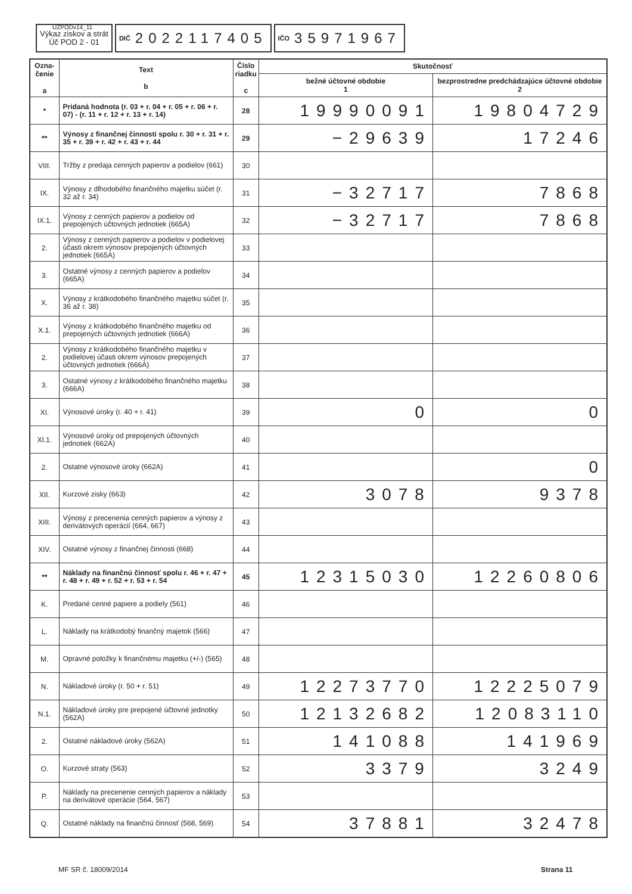UZPODv14_11
Výkaz ziskov a strát
Úč POD 2 - 01
DIČ 2022117405
IČO 35971967
| Ozna- čenie a | Text b | Číslo riadku c | Skutočnosť | |
| --- | --- | --- | --- | --- |
| | | | bežné účtovné obdobie 1 | bezprostredne predchádzajúce účtovné obdobie 2 |
| * | Pridaná hodnota (r. 03 + r. 04 + r. 05 + r. 06 + r. 07) - (r. 11 + r. 12 + r. 13 + r. 14) | 28 | 19990091 | 19804729 |
| ** | Výnosy z finančnej činnosti spolu r. 30 + r. 31 + r. 35 + r. 39 + r. 42 + r. 43 + r. 44 | 29 | −29639 | 17246 |
| VIII. | Tržby z predaja cenných papierov a podielov (661) | 30 | | |
| IX. | Výnosy z dlhodobého finančného majetku súčet (r. 32 až r. 34) | 31 | −32717 | 7868 |
| IX.1. | Výnosy z cenných papierov a podielov od prepojených účtovných jednotiek (665A) | 32 | −32717 | 7868 |
| 2. | Výnosy z cenných papierov a podielov v podielovej účasti okrem výnosov prepojených účtovných jednotiek (665A) | 33 | | |
| 3. | Ostatné výnosy z cenných papierov a podielov (665A) | 34 | | |
| X. | Výnosy z krátkodobého finančného majetku súčet (r. 36 až r. 38) | 35 | | |
| X.1. | Výnosy z krátkodobého finančného majetku od prepojených účtovných jednotiek (666A) | 36 | | |
| 2. | Výnosy z krátkodobého finančného majetku v podielovej účasti okrem výnosov prepojených účtovných jednotiek (666A) | 37 | | |
| 3. | Ostatné výnosy z krátkodobého finančného majetku (666A) | 38 | | |
| XI. | Výnosové úroky (r. 40 + r. 41) | 39 | 0 | 0 |
| XI.1. | Výnosové úroky od prepojených účtovných jednotiek (662A) | 40 | | |
| 2. | Ostatné výnosové úroky (662A) | 41 | | 0 |
| XII. | Kurzové zisky (663) | 42 | 3078 | 9378 |
| XIII. | Výnosy z precenenia cenných papierov a výnosy z derivátových operácií (664, 667) | 43 | | |
| XIV. | Ostatné výnosy z finančnej činnosti (668) | 44 | | |
| ** | Náklady na finančnú činnosť spolu r. 46 + r. 47 + r. 48 + r. 49 + r. 52 + r. 53 + r. 54 | 45 | 12315030 | 12260806 |
| K. | Predané cenné papiere a podiely (561) | 46 | | |
| L. | Náklady na krátkodobý finančný majetok (566) | 47 | | |
| M. | Opravné položky k finančnému majetku (+/-) (565) | 48 | | |
| N. | Nákladové úroky (r. 50 + r. 51) | 49 | 12273770 | 12225079 |
| N.1. | Nákladové úroky pre prepojené účtovné jednotky (562A) | 50 | 12132682 | 12083110 |
| 2. | Ostatné nákladové úroky (562A) | 51 | 141088 | 141969 |
| O. | Kurzové straty (563) | 52 | 3379 | 3249 |
| P. | Náklady na precenenie cenných papierov a náklady na derivátové operácie (564, 567) | 53 | | |
| Q. | Ostatné náklady na finančnú činnosť (568, 569) | 54 | 37881 | 32478 |
MF SR č. 18009/2014 Strana 11